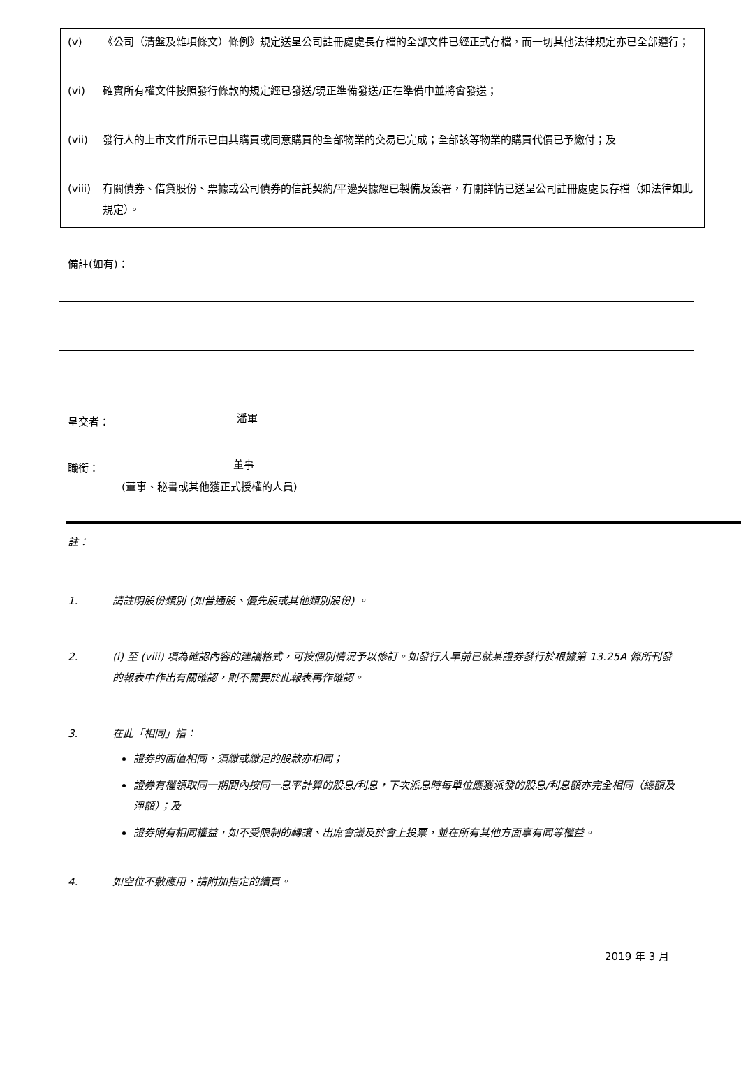(v) 《公司（清盤及雜項條文）條例》規定送呈公司註冊處處長存檔的全部文件已經正式存檔，而一切其他法律規定亦已全部遵行；
(vi) 確實所有權文件按照發行條款的規定經已發送/現正準備發送/正在準備中並將會發送；
(vii) 發行人的上市文件所示已由其購買或同意購買的全部物業的交易已完成；全部該等物業的購買代價已予繳付；及
(viii)
有關債券、借貸股份、票據或公司債券的信託契約/平邊契據經已製備及簽署，有關詳情已送呈公司註冊處處長存檔（如法律如此規定）。
備註(如有)：
呈交者：
潘軍
職銜：
董事
(董事、秘書或其他獲正式授權的人員)
註：
1. 請註明股份類別 (如普通股、優先股或其他類別股份) 。
2. (i) 至 (viii) 項為確認內容的建議格式，可按個別情況予以修訂。如發行人早前已就某證券發行於根據第 13.25A 條所刊發的報表中作出有關確認，則不需要於此報表再作確認。
3. 在此「相同」指：
證券的面值相同，須繳或繳足的股款亦相同；
證券有權領取同一期間內按同一息率計算的股息/利息，下次派息時每單位應獲派發的股息/利息額亦完全相同（總額及淨額）；及
證券附有相同權益，如不受限制的轉讓、出席會議及於會上投票，並在所有其他方面享有同等權益。
4. 如空位不敷應用，請附加指定的續頁。
2019 年 3 月